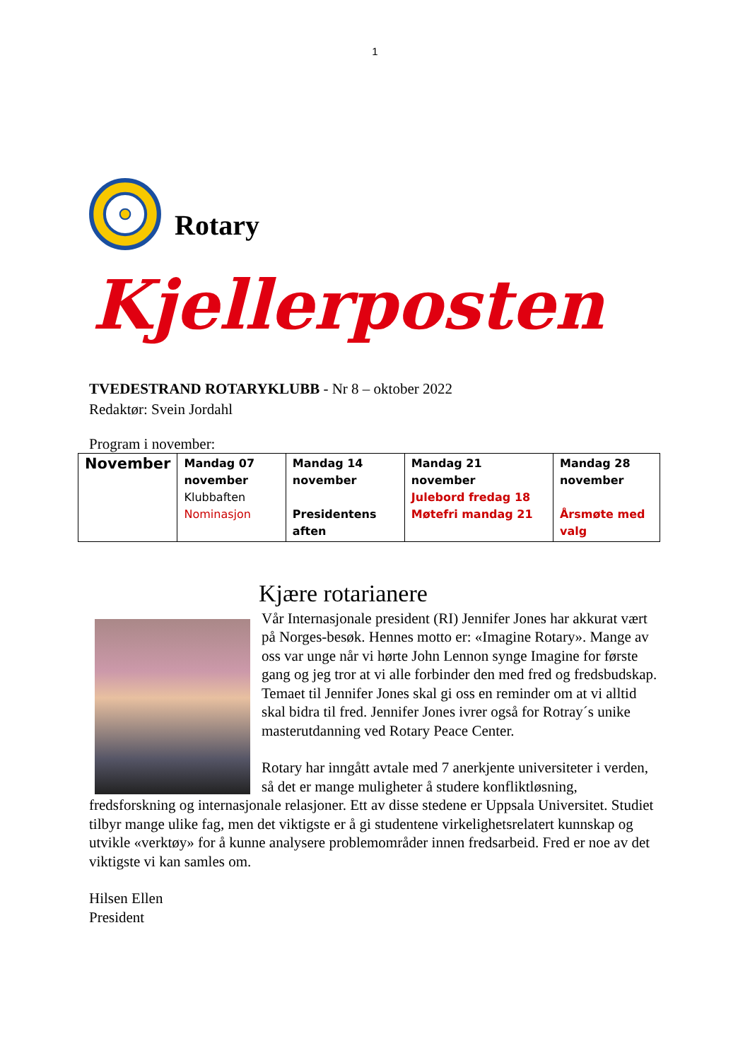1
Rotary
Kjellerposten
TVEDESTRAND ROTARYKLUBB - Nr 8 – oktober 2022
Redaktør: Svein Jordahl
Program i november:
| November | Mandag 07 november Klubbaften Nominasjon | Mandag 14 november Presidentens aften | Mandag 21 november Julebord fredag 18 Møtefri mandag 21 | Mandag 28 november Årsmøte med valg |
Kjære rotarianere
Vår Internasjonale president (RI) Jennifer Jones har akkurat vært på Norges-besøk. Hennes motto er: «Imagine Rotary». Mange av oss var unge når vi hørte John Lennon synge Imagine for første gang og jeg tror at vi alle forbinder den med fred og fredsbudskap. Temaet til Jennifer Jones skal gi oss en reminder om at vi alltid skal bidra til fred. Jennifer Jones ivrer også for Rotray´s unike masterutdanning ved Rotary Peace Center.
Rotary har inngått avtale med 7 anerkjente universiteter i verden, så det er mange muligheter å studere konfliktløsning, fredsforskning og internasjonale relasjoner. Ett av disse stedene er Uppsala Universitet. Studiet tilbyr mange ulike fag, men det viktigste er å gi studentene virkelighetsrelatert kunnskap og utvikle «verktøy» for å kunne analysere problemområder innen fredsarbeid. Fred er noe av det viktigste vi kan samles om.
Hilsen Ellen
President